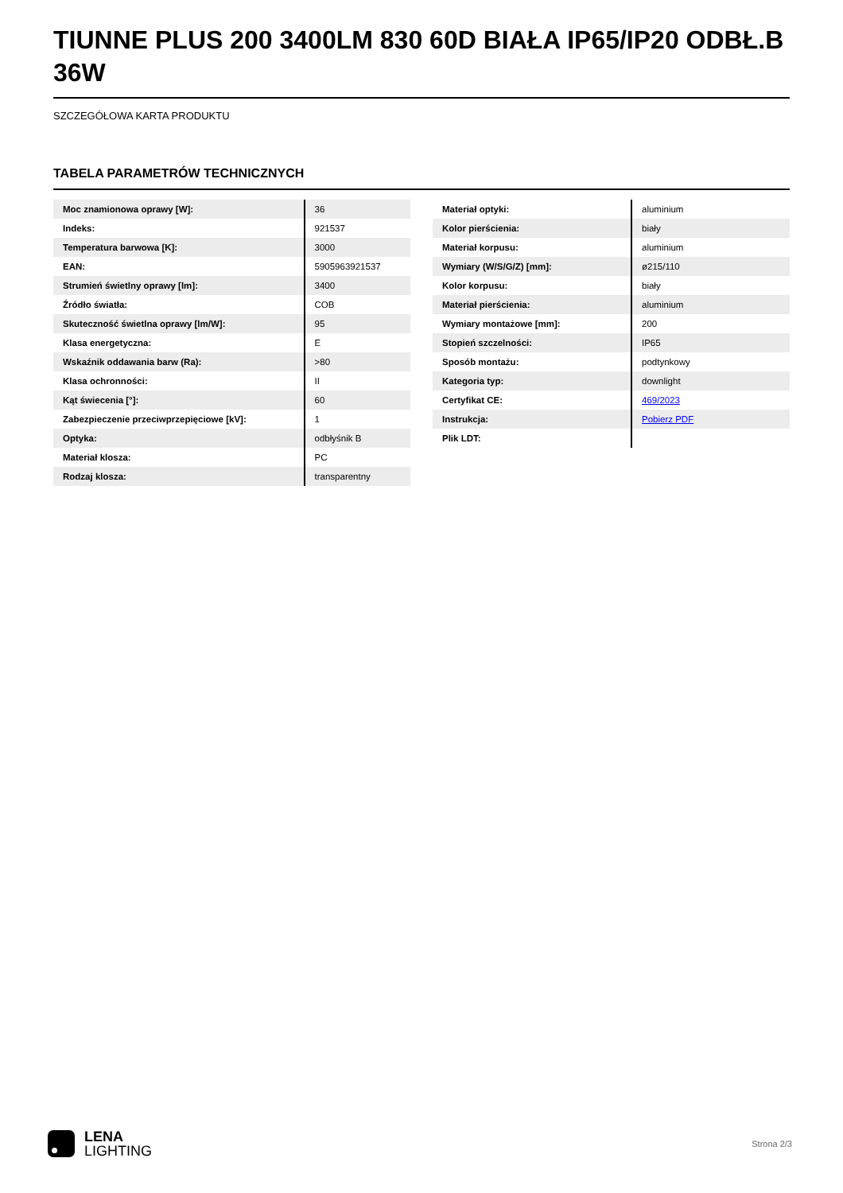TIUNNE PLUS 200 3400LM 830 60D BIAŁA IP65/IP20 ODBŁ.B 36W
SZCZEGÓŁOWA KARTA PRODUKTU
TABELA PARAMETRÓW TECHNICZNYCH
| Moc znamionowa oprawy [W]: | 36 |
| Indeks: | 921537 |
| Temperatura barwowa [K]: | 3000 |
| EAN: | 5905963921537 |
| Strumień świetlny oprawy [lm]: | 3400 |
| Źródło światła: | COB |
| Skuteczność świetlna oprawy [lm/W]: | 95 |
| Klasa energetyczna: | E |
| Wskaźnik oddawania barw (Ra): | >80 |
| Klasa ochronności: | II |
| Kąt świecenia [°]: | 60 |
| Zabezpieczenie przeciwprzepięciowe [kV]: | 1 |
| Optyka: | odbłyśnik B |
| Materiał klosza: | PC |
| Rodzaj klosza: | transparentny |
| Materiał optyki: | aluminium |
| Kolor pierścienia: | biały |
| Materiał korpusu: | aluminium |
| Wymiary (W/S/G/Z) [mm]: | ø215/110 |
| Kolor korpusu: | biały |
| Materiał pierścienia: | aluminium |
| Wymiary montażowe [mm]: | 200 |
| Stopień szczelności: | IP65 |
| Sposób montażu: | podtynkowy |
| Kategoria typ: | downlight |
| Certyfikat CE: | 469/2023 |
| Instrukcja: | Pobierz PDF |
| Plik LDT: | |
LENA
LIGHTING
Strona 2/3